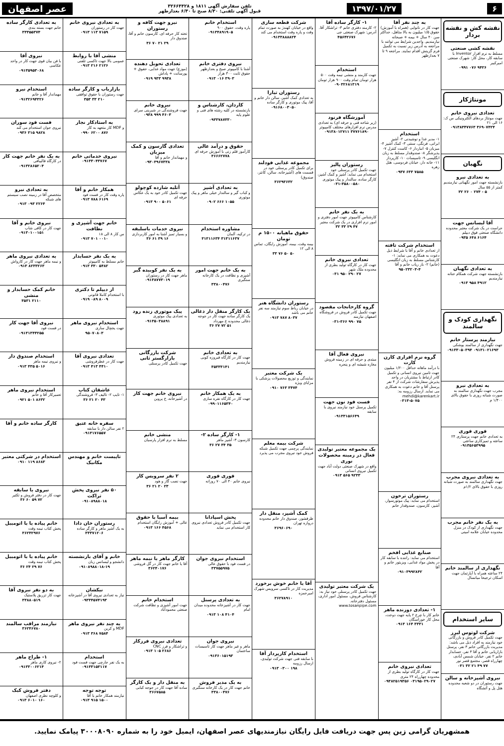۶ ۱۳۹۷/۰۱/۲۷
تلفن سفارش آگهی ۱۸۱۱ و ۳۲۶۶۴۴۲۸
قبول آگهی تلفنی: ۸/۳۰ صبح تا ۶/۳۰ بعدازظهر
عصر اصفهان
نقشه کش و نقشه بردار
نقشه کشی صنعتی
مسلط به نرم افزار Inventor با سابقه کار، محل کار: شهرک صنعتی امیرکبیر
۰۹۹۱ ۰۷۶ ۹۴۲۶
مونتاژکار
تعدادی نیروی خانم
جهت مونتاژ بردهای الکترونیکی س ک: ۱۶ الی ۲۱
۰۹۱۳۸۳۴۷۷۶۳ ۳۶۹۰۷۴۲۴
نگهبان
به تعدادی نیرو
بازنشسته جهت امور نگهبانی نیازمندیم کمتر از ۵۵ سال
۳۲ ۲۶ ۰ ۲۷۴ - ۵
آقا لیسانس جهت
حراست در یک شرکت معتبر محدوده دانشگاه صنعتی فوق دیپلم
۰۹۳۵ ۶۴۸ ۶۱۶۴
به تعدادی نگهبان
بازنشسته جهت شرکت همکام حنانه نیازمندیم
۰۹۱۳ ۹۵۸ ۴۹۱۲
نگهداری کودک و سالمند
نیازمند پرستار خانم
جهت نگهداری از سالمند یوشکی
۰۹۱۳۳۰۵۰۳۹۴ ۰۹۱۳۱۰۲۱۶۹۳
به تعدادی نیرو
مجرب جهت نگهداری سالمند به صورت شبانه روزی با حقوق بالای ۱/۴۰۰ م
فوری فوری
به تعدادی خانم جهت پرستاری ۲۴ ساعته و تمیزکاری ساعتی
۰۹۱۳۵۶۵۳۹۹۵
به تعدادی نیروی مجرب
جهت نگهداری سالمند به صورت شبانه روزی با حقوق بالای ۱/۲م
به یک نفر خانم مجرب
جهت نگهداری از کودک در منزل محدوده خیابان علامه امینی
نگهداری از سالمند خانم
۲۴ ساعته همراه با آپارتمان جهت اسکان ترجیحا میانسال
سایر استخدام
شرکت لوتوس لیرز
جهت تکمیل کادر فروش و بازرگانی خود نیازمند به افراد ذیل می باشد: مدیریت بازرگانی خانم ۳ نفر، پرسنل بازاریابی خانم و آقا ۳ نفر، حسابدار خانم ۲ نفر. خیابان شمس آبادی، چهارراه قصر، مجتمع قصر نور
۰۳۱ ۳۲ ۲۱ ۴۹ ۷۷
نیروی آشپزخانه و سالن
جهت رستوران در دو شعبه محدوده هتل پل و آتشگاه
به چند نفر آقا
جهت کار در نانوایی (همراه با آموزش) حقوق ۱/۵ میلیون به بالا متاهل، حداکثر سن ۴۰ سال + بیمه + صبحانه نیازمندیم. واجدین شرایط می توانند با مراجعه به آدرس زیر نسبت به تکمیل فرم گزینش اقدام نمایند. مراجعه ۹ تا ۷ بعدازظهر
استخدام
۱- مدیر غذا و نوشیدنی ۲- آشپز ایرانی، فرنگی، سنتی ۳- کمک آشپز ۴- میزبان ۵- انباردار ۶- کاست کنترل ۷- پذیرشگر ۸- صندوقدار مسلط به زبان انگلیسی ۹- تاسیسات ۱۰- کارپرداز ۱۱- خانه دار، خیابان فردوسی، هتل زهره
۰۹۳۷ ۶۳۳ ۷۵۸۵
استخدام شرکت تافته
از تعدادی خانم و آقا با شرایط ذیل دعوت به همکاری می نماید: ۱- کارشناس مسلط به زبان انگلیسی (خانم) ۲- باز ریاب خانم و آقا
۹۵۰۲۳۲۰۳-۴
گروه نرم افزاری کارن کارت
با درآمد ماهانه حداقل ۱/۲۰۰ میلیون جهت تامین نیروی انسانی و تکمیل کادر ارتباط با مشتریان در واحد پذیرش سفارشات شرکت از ۴ نفر پرسنل آقا و خانم دعوت به همکاری می نماید. ارسال رزومه به: mehdi@karenkart.ir
۰۳۱۳-۵۰۷۵
رستوران ترخون
استخدام می نماید: پیک موتورسوار، آشپز، کارسون، صندوقدار خانم
صنایع غذایی افخم
استخدام می نماید: راننده با سابقه کار در پخش مواد غذایی، ویزیتور خانم و آقا
۰۹۱۰۳۹۹۲۸۴۲
۱- تعدادی دوزنده ماهر
خانم کار با چرخ ۲ پایه جهت دوخت، محل کار خوراسگان
۰۹۱۳ ۱۶۴ ۳۳۳۱
تعدادی نیروی خانم
جهت کار در کارگاه تولید بطری از محدوده چهارراه ۲۴ متری
۰۹۳۸۲۵۱۹۳۵۶ ۰۳۱۹۵۰۲۹۰۲۷
۱- کارگر ساده آقا
۲- کارمند دفتری خانم ۳- تراشکار آقا. آدرس: شهرک صنعتی جی
۴۵۶۴۲۶۷۶
استخدام
جهت کارمند و منشی نیمه وقت ۵۰۰ هزار تومان تمام وقت ۹۰۰ هزار تومان
۰۹۰۳۲۶۸۱۳۱۹
آموزشگاه فرنود
(زیر شاخه فنی و حرفه ای) به تعدادی مدرس نرم افزارهای مختلف کامپیوتر
۰۹۱۳۸۰۱۲۷۱۱ ۳۷۷۶۱۸۹۰
رستوران پالیز
جهت تکمیل کادر پرسنلی خود استخدام می نماید: آشپز و کمک آشپز، کارگر ساده، سالندار و پیک موتوری
۰۳۱-۳۵۸۰۰۵۸۰
به یک نفر خانم
کارشناس کامپیوتر جهت امور دفتری و امور نرم افزاری در یک شرکت معتبر
۳۲ ۳۳ ۲۹ ۴۷
تعدادی نیروی خانم
جهت کار در کارگاه تولید بطری از محدوده ملک شهر
۰۳۱ ۹۵۰ ۲۹۰ ۲۷
گروه کارخانجات مقصود
جهت تکمیل کادر فروش در فروشگاه اصفهان نیازمند
۰۳۱-۳۶۶ ۹۹۰ ۷۵
نیروی فعال آقا
مبتدی و حرفه ای در زمینه فروش مغازه شیشه ای و پنجره
فست فود نون جهت
تکمیل پرسنل خود نیازمند نیروی با سابقه
۰۹۱۳۳۱۵۶۶۴۹
یک مجموعه معتبر تولیدی فعال در زمینه محصولات نوری
واقع در شهرک صنعتی دولت آباد جهت تکمیل نیروی انسانی
۰۹۱۳ ۵۶۵ ۹۲۳۳
یک شرکت معتبر تولیدی
جهت تکمیل کادر پرسنلی خود نیاز به: کارشناس فروش، مسئول امور اداری، مسئول دفترخانه. www.tosanpipe.com
شرکت قطعه سازی
واقع در خیابان کهندژ به صورت تمام وقت و پاره وقت استخدام می کند
۰۹۱۳۳۸۸۸۸۲۴
رستوران تیارا
به تعدادی کمک آشپز، سالن دار خانم و آقا، پیک موتوری و کارگر ساده
۰۹۱۶۸۰۰۳۰۵۰
مجموعه غذایی فودلند
برای تکمیل کادر پرسنلی خود در قسمت های (آشپزخانه، سالن، کانتر، صندوق)
۳۶۲۹۳۶۳۲
حقوق ماهیانه ۱۵۰۰ م تومان
بیمه وقت، بیمه، آموزش رایگان، تماس ۸ الی ۱۲
۳۳ ۷۶ ۵۰ ۵۰
رستوران دانشگاه هنر
در خیابان رباط سوم نیازمند سه نفر خانم می باشد
۰۹۱۳ ۷۸۷ ۸۰۳۷
یک شرکت معتبر
نمایندگی و توزیع محصولات پزشکی با مزایای ویژه
۰۹۱۰ ۷۶۳ ۳۴۷۴
شرکت بیمه معلم
نمایندگی پرچمی جهت تکمیل شبکه فروش خود نیروی مجرب می پذیرد
کمک آشپز، منقل دار
ظرفشور، صندوق دار خانم محدوده دروازه تهران
۳۶۹۶۰۶۹۰
آقا یا خانم خوش برخورد
مدیریت کار در تاکسی سرویس شهرک امیرحمزه
۳۶۲۷۸۹۱۰
استخدام کارپرداز آقا
با سابقه فنی جهت شرکت تولیدی، ارسال رزومه
۰۹۱۳ ۰۳۰۰ ۱۹۸
استخدام خانم
پاره وقت، حقوق ۹۰۰
۰۹۱۳۴۸۹۱۹۰۵
نیروی دفتری خانم
آشنا با کامپیوتر صبح و بعدازظهر حقوق ثابت ۳۰۰ هزار
۰۹۱۳ ۰۱۶ ۳۹۰۳
کاردان، کارشناس و
بازنشسته در کلیه رشته های فنی و علوم پایه
۰۹۳۳۷۸۷۳۳۰
حقوق و درآمد عالی
کارآموز قلم زنی با آموزش حرفه ای
۳۶۶۶۲۷۷۸
به تعدادی آشپز
و کباب گیر و سالندار خیلی ماهر و پیک موتوری
۰۹۰۲ ۶۶۶ ۱۰۵۵
مشاوره استخدام
در ترکیه، آلمان
۳۱۳۱۱۶۳۴ ۳۱۳۱۱۶۳۷
به یک خانم جهت امور
آشپزی و نظافت در یک کارخانه سنگبری
۳۳۸۰۰۴۷۶
یک کارگر منقل دار ذغالی
یک کارگر ساده جهت کار در جوجه ذغالی محدوده خ مهرداد
۳۶ ۲۷ ۷۲ ۵۱
به تعدادی خانم
جهت کار در کارگاه فیروزه کوبی نیازمندیم
۳۵۳۳۳۱۴۱
به یک همکار خانم
جهت کار در کارگاه نقره سازی
۰۹۹۰۱۱۶۵۳۴۰
۱- کارگر ساده ۲-
کارسون ۳- آشپز ماهر
۳۶ ۲۷ ۳۴ ۳۵
فوری فوری
نیروی خانم ۴۰ الی ۷۰ روزانه
پخش اسپادانا
جهت تکمیل کادر فروش تعدادی نیروی کار استخدام می نماید
استخدام نیروی جوان
در فست فود با حقوق عالی
۳۳۷۵۵۹۷۵
به تعدادی پرسنل
جهت کار در آشپزخانه محدوده میدان امام
۰۹۱۳ ۱۰۸ ۴۱۰۴
نیروی جوان
ماهر و غیر ماهر جهت کار تاسیسات ساختمان
۰۹۱۳۶۰۱۵۱۹۳
به یک مدیر فروش
خانم جهت کار در یک کارخانه سنگبری
۳۳۸۰۰۴۷۶
نیرو جهت کافه و رستوران
تخته کار حرفه ای، کارسون خانم و آقا، صندوق دار
۳۶ ۷۰ ۲۱ ۲۹
تعدادی تحویل دهنده
(موزع) جهت مواد غذایی، حقوق + پورسانت + پاداش
۰۹۱۹ ۹۳۳ ۹۹۳۸
نیروی خانم
جهت فروشندگی در شیرینی سرای
۰۹۳۸ ۹۹۹ ۴۶۰۳
تعدادی گارسون و کمک میزبان
و مهماندار خانم و آقا
۰۹۳۰۳۹۶۷۳۳۸
آتلیه شازده کوچولو
جهت تکمیل کادر خود به یک عکاس حرفه ای
۰۹۱۳ ۹۰۰ ۵۰۶۱
نیروی خدمات باسلیقه
و بسیار تمیز آشنا به امور کاربردازی
۳۶ ۶۱ ۳۹ ۱۶
به یک نفر کوبیده گیر
ماهر جهت کار در رستوران
۰۹۱۳۸۷۷۳۰۱۹
پیک موتوری زنده رود
به تعدادی پیک موتوری
۰۹۱۳۵۰۳۸۸۹۱
شرکت بازرگانی بازارگستر ثانی
جهت تکمیل کادر پرسنلی
نیروی خانم جهت کار
در آشپزخانه، خ پروین
منشی خانم
مسلط به نرم افزار پارسیان
۲ نفر سرویس کار
جهت نصب گاز و هود
۳۶ ۲۱ ۲۰ ۲۳
بیمه آسیا با حقوق
عالی + آموزش رایگان استخدام
۰۹۱۳ ۱۶۶ ۴۵۶۸
کارگر ماهر یا نیمه ماهر
آقا یا خانم جهت کار در گل فروشی
۳۶۲۴۰۱۷۶
استخدام خانم
جهت امور آشپزی و نظافت شرکت صنعتی محمودآباد
تعدادی نیروی فرزکار
و تراشکار و فرز CNC
۰۹۱۳ ۱۰۵ ۲۶۸۶
به منقل دار و یک کارگر
ساده آقا جهت کار در جوجه کبابی
۳۶۶۷۵۸۵
به تعدادی نیروی خانم
جهت کار در رستوران
۰۹۱۳ ۱۱۳ ۷۱۵۹
منشی آقا با روابط
عمومی بالا جهت تاکسی تلفنی
۰۹۱۳ ۲۱۶ ۲۱۲۶
بازاریاب و کارگر ساده
جهت رستوران با حقوق توافقی
۳۵۳ ۳۳ ۲۱۰
به استادکار نجار
و MDF کار متعهد به کار
۰۹۹۰ ۶۲۰۰ ۸۷۶
نیروی خدماتی خانم
۰۹۱۳۳۰۴۳۷۶۷
همکار خانم و آقا
پاره وقت کار در فست فود
۰۹۱۳ ۷۸۸ ۶۱۶۹
خانم جهت آشپزی و نظافت
س کار ۸ الی ۱۸
۰۹۱۳ ۷۰۱ ۰۰۱۰
به یک نفر حسابدار
خانم مسلط به کامپیوتر
۰۹۱۳ ۳۳۰ ۵۴۸۲
از دیپلم تا دکتری
با استخدام کاملا قانونی
۰۹۱۹ ۰۸۹ ۸۰۰۹
استخدام نیروی ماهر
جهت یخچال سازی
۹۵۰۷۰۸۰۳
تعدادی نیروی آقا
جهت کار در عطرفروشی
۰۹۱۳ ۴۱۳ ۴۴۱۰
عاشقان کتاب
۱- تایپ ۲- تالیف ۳- فروشندگی
۳۶ ۲۱ ۲۰ ۴۳
سفره خانه عتیق
۲ نفر سالن دار با سابقه
۰۹۱۳۱۷۶۵۵۷
تاپیست خانم و مهندس مکانیک
۵۰ نفر نیروی پخش تراکت
۰۹۱۰۸۹۸۸۰۱۸
رستوران خان دادا
به یک آشپز ماهر و کارگر ساده
۳۳۳۷۱۲۰۶
خانم و آقای بازنشسته
دانشجو و لیسانس زبان
۰۹۱۰۸۹۸۸۰۱۸-۱۹
نیکشان
نیاز به تعدادی نیروی آقا در آشپزخانه
۰۹۳۳۴۵۷۴۱۹۳
به چند نفر نیروی ماهر
MDF و کرین
۰۹۱۳ ۳۶۸ ۷۵۸۴
استخدام
به یک نفر جارچی جهت فست فود
۰۹۱۳۳۱۵۳۱۱۷
توجه توجه
نیازمند همکار خانم یا آقا
۰۹۱۳ ۹۱۵ ۱۵۰۰
به تعدادی کارگر ساده
خانم جهت بسته بندی
۳۳۳۵۵۳۷۴
نیروی آقا
با فن بیان قوی جهت کار در واحد عکاسی
۰۹۱۳۵۹۵۳۰۶۸
استخدام نیرو
مهماندار آقا و خانم
۰۹۱۳۲۶۹۴۳۲۶
فست فود سوران
نیروی جوان استخدام می کند
۰۹۳۶ ۳۱۵ ۹۸۲۸
به یک نفر خانم جهت کار
در کارگاه قالیبافی
۰۹۱۳۲۸۶۵۲۰۴
به تعدادی نیرو
متخصص آقا در زمینه نصب سیستم های شبکه
۰۹۱۳ ۰۹۳ ۲۲۶۴
نیروی خانم و آقا
جهت کار در کافی شاپ
۰۹۱۳۰۱۰۰۱۵۱
به تعدادی نیروی ماهر
و نیمه ماهر جهت کار در کارواش
۰۹۱۳ ۸۲۳۳۲۶۳
خانم کمک حسابدار و منشی
۳۵۳۱ ۲۱۱۰
نیروی آقا جهت کار
در فست فود
۰۹۱۳۱۳۴۴۲۵۵
استخدام صندوق دار
و نیروی نیمه ماهر
۰۹۱۳ ۴۳۵ ۵۰۱۶
استخدام نیروی ماهر
تعمیرکار آقا و خانم
۰۹۲۱ ۵۰۱ ۸۶۳۲
کارگر ساده خانم و آقا
استخدام در شرکتی معتبر
۰۹۱۰ ۱۱۹ ۸۶۸۳
نیروی با سابقه
جهت کار در دفتر فروش و تکثیر
۳۶ ۶۰ ۵۹ ۷۲
خانم پیاده یا با اتومبیل
پخش کتاب نیمه وقت
۳۶۲۴۲۹۷۶
خانم پیاده یا با اتومبیل
پخش کتاب نیمه وقت
۳۶ ۲۴ ۲۹ ۷۶
به دو نفر نیروی آقا
جهت کار تزریق پلاستیک
۳۳۸۸۰۵۱۹
نیازمند مراقب سالمند
۳۶۲۴۶۷۸۰
۱- طراح ماهر
۲- نیروی کاری ماهر
۰۹۱۳۳۰۰۶۲۱۴
دفتر فروش کیک
و کلوچه نظری اصفهان
۰۹۱۳ ۶۰۱۰ ۱۶۰
همشهریان گرامی زین پس جهت دریافت فایل رایگان نیازمندیهای عصر اصفهان، ایمیل خود را به شماره ۳۰۰۰۸۰۹۰ پیامک نمایید.